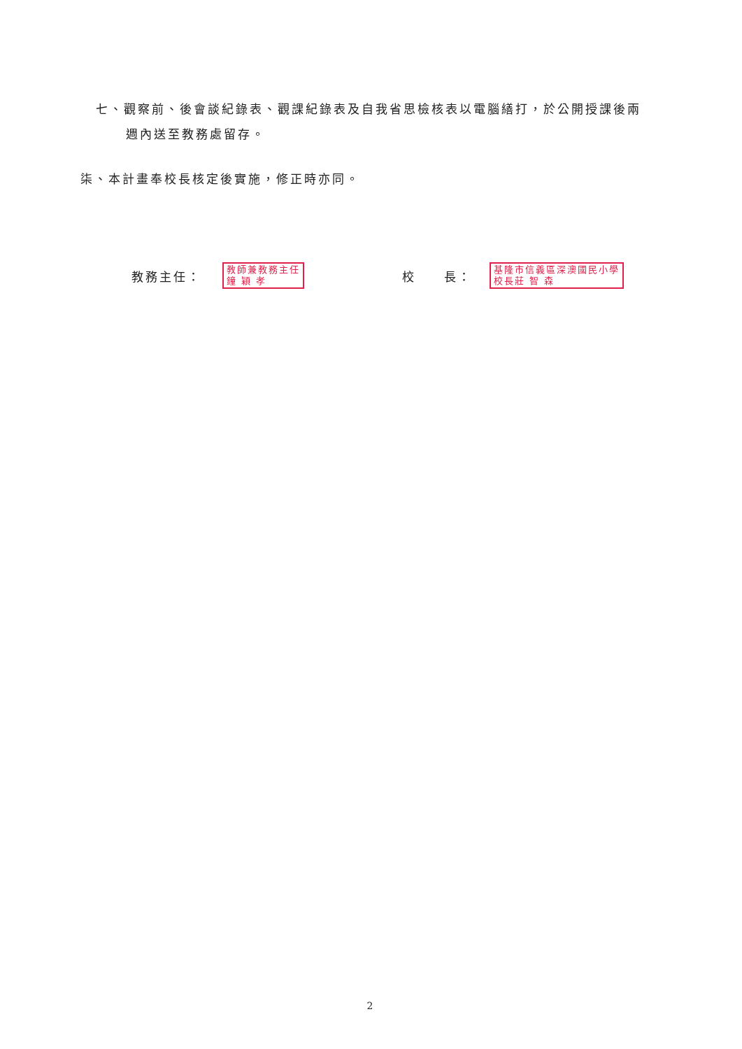七、觀察前、後會談紀錄表、觀課紀錄表及自我省思檢核表以電腦繕打，於公開授課後兩
週內送至教務處留存。
柒、本計畫奉校長核定後實施，修正時亦同。
教務主任：
教師兼教務主任
鐘 穎 孝
校　　長：
基隆市信義區深澳國民小學
校長莊 智 森
2